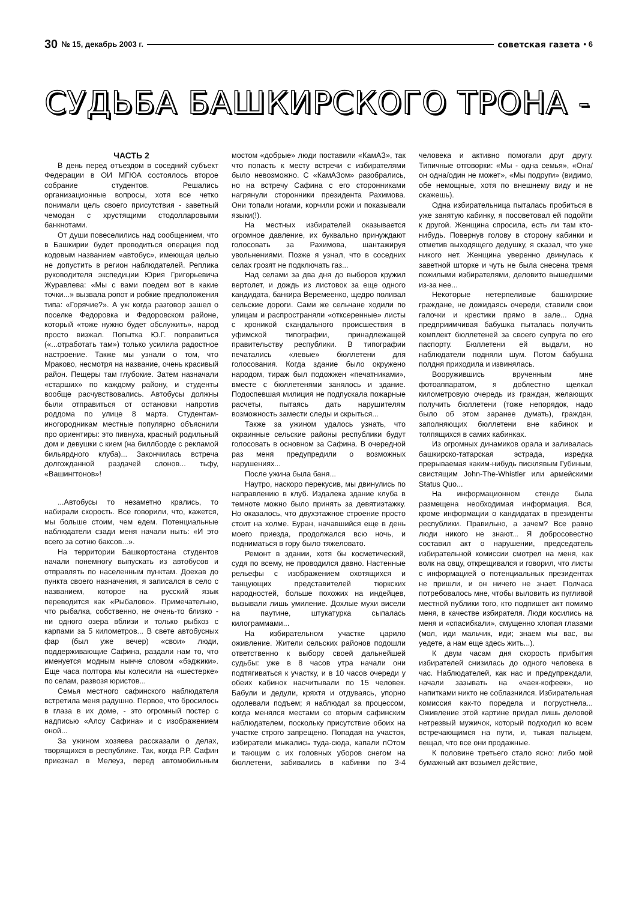30 № 15, декабрь 2003 г. советская газета • 6
СУДЬБА БАШКИРСКОГО ТРОНА -
ЧАСТЬ 2
В день перед отъездом в соседний субъект Федерации в ОИ МГЮА состоялось второе собрание студентов. Решались организационные вопросы, хотя все четко понимали цель своего присутствия - заветный чемодан с хрустящими стодолларовыми банкнотами.
От души повеселились над сообщением, что в Башкирии будет проводиться операция под кодовым названием «автобус», имеющая целью не допустить в регион наблюдателей. Реплика руководителя экспедиции Юрия Григорьевича Журавлева: «Мы с вами поедем вот в какие точки...» вызвала ропот и робкие предположения типа: «Горячие?». А уж когда разговор зашел о поселке Федоровка и Федоровском районе, который «тоже нужно будет обслужить», народ просто визжал. Попытка Ю.Г. поправиться («...отработать там») только усилила радостное настроение. Также мы узнали о том, что Мраково, несмотря на название, очень красивый район. Пещеры там глубокие. Затем назначали «старших» по каждому району, и студенты вообще расчувствовались. Автобусы должны были отправиться от остановки напротив роддома по улице 8 марта. Студентам-иногородникам местные популярно объяснили про ориентиры: это пивнуха, красный родильный дом и девушки с кием (на биллборде с рекламой бильярдного клуба)... Закончилась встреча долгожданной раздачей слонов... тьфу, «Вашингтонов»!
...Автобусы то незаметно крались, то набирали скорость. Все говорили, что, кажется, мы больше стоим, чем едем. Потенциальные наблюдатели сзади меня начали ныть: «И это всего за сотню баксов...».
На территории Башкортостана студентов начали понемногу выпускать из автобусов и отправлять по населенным пунктам. Доехав до пункта своего назначения, я записался в село с названием, которое на русский язык переводится как «Рыбалово». Примечательно, что рыбалка, собственно, не очень-то близко - ни одного озера вблизи и только рыбхоз с карпами за 5 километров... В свете автобусных фар (был уже вечер) «свои» люди, поддерживающие Сафина, раздали нам то, что именуется модным нынче словом «бэджики». Еще часа полтора мы колесили на «шестерке» по селам, развозя юристов...
Семья местного сафинского наблюдателя встретила меня радушно. Первое, что бросилось в глаза в их доме, - это огромный постер с надписью «Алсу Сафина» и с изображением оной...
За ужином хозяева рассказали о делах, творящихся в республике. Так, когда Р.Р. Сафин приезжал в Мелеуз, перед автомобильным мостом «добрые» люди поставили «КамАЗ», так что попасть к месту встречи с избирателями было невозможно. С «КамАЗом» разобрались, но на встречу Сафина с его сторонниками нагрянули сторонники президента Рахимова. Они топали ногами, корчили рожи и показывали языки(!).
На местных избирателей оказывается огромное давление, их буквально принуждают голосовать за Рахимова, шантажируя увольнениями. Позже я узнал, что в соседних селах грозят не подключать газ...
Над селами за два дня до выборов кружил вертолет, и дождь из листовок за еще одного кандидата, банкира Веремеенко, щедро поливал сельские дороги. Сами же сельчане ходили по улицам и распространяли «отксеренные» листы с хроникой скандального происшествия в уфимской типографии, принадлежащей правительству республики. В типографии печатались «левые» бюллетени для голосования. Когда здание было окружено народом, тираж был подожжен «печатниками», вместе с бюллетенями занялось и здание. Подоспевшая милиция не подпускала пожарные расчеты, пытаясь дать нарушителям возможность замести следы и скрыться...
Также за ужином удалось узнать, что окраинные сельские районы республики будут голосовать в основном за Сафина. В очередной раз меня предупредили о возможных нарушениях...
После ужина была баня...
Наутро, наскоро перекусив, мы двинулись по направлению в клуб. Издалека здание клуба в темноте можно было принять за девятиэтажку. Но оказалось, что двухэтажное строение просто стоит на холме. Буран, начавшийся еще в день моего приезда, продолжался всю ночь, и подниматься в гору было тяжеловато.
Ремонт в здании, хотя бы косметический, судя по всему, не проводился давно. Настенные рельефы с изображением охотящихся и танцующих представителей тюркских народностей, больше похожих на индейцев, вызывали лишь умиление. Дохлые мухи висели на паутине, штукатурка сыпалась килограммами...
На избирательном участке царило оживление. Жители сельских районов подошли ответственно к выбору своей дальнейшей судьбы: уже в 8 часов утра начали они подтягиваться к участку, и в 10 часов очереди у обеих кабинок насчитывали по 15 человек. Бабули и дедули, кряхтя и отдуваясь, упорно одолевали подъем; я наблюдал за процессом, когда менялся местами со вторым сафинским наблюдателем, поскольку присутствие обоих на участке строго запрещено. Попадая на участок, избиратели мыкались туда-сюда, капали пОтом и тающим с их головных уборов снегом на бюллетени, забивались в кабинки по 3-4 человека и активно помогали друг другу. Типичные отговорки: «Мы - одна семья», «Она/он одна/один не может», «Мы подруги» (видимо, обе немощные, хотя по внешнему виду и не скажешь).
Одна избирательница пыталась пробиться в уже занятую кабинку, я посоветовал ей подойти к другой. Женщина спросила, есть ли там кто-нибудь. Повернув голову в сторону кабинки и отметив выходящего дедушку, я сказал, что уже никого нет. Женщина уверенно двинулась к заветной шторке и чуть не была снесена тремя пожилыми избирателями, деловито вышедшими из-за нее...
Некоторые нетерпеливые башкирские граждане, не дожидаясь очереди, ставили свои галочки и крестики прямо в зале... Одна предприимчивая бабушка пыталась получить комплект бюллетеней за своего супруга по его паспорту. Бюллетени ей выдали, но наблюдатели подняли шум. Потом бабушка полдня приходила и извинялась.
Вооружившись врученным мне фотоаппаратом, я доблестно щелкал километровую очередь из граждан, желающих получить бюллетени (тоже непорядок, надо было об этом заранее думать), граждан, заполняющих бюллетени вне кабинок и толпящихся в самих кабинках.
Из огромных динамиков орала и заливалась башкирско-татарская эстрада, изредка прерываемая каким-нибудь писклявым Губиным, свистящим John-The-Whistler или армейскими Status Quo...
На информационном стенде была размещена необходимая информация. Вся, кроме информации о кандидатах в президенты республики. Правильно, а зачем? Все равно люди никого не знают... Я добросовестно составил акт о нарушении, председатель избирательной комиссии смотрел на меня, как волк на овцу, открещивался и говорил, что листы с информацией о потенциальных президентах не пришли, и он ничего не знает. Полчаса потребовалось мне, чтобы выловить из пугливой местной публики того, кто подпишет акт помимо меня, в качестве избирателя. Люди косились на меня и «спасибкали», смущенно хлопая глазами (мол, иди мальчик, иди; знаем мы вас, вы уедете, а нам еще здесь жить...).
К двум часам дня скорость прибытия избирателей снизилась до одного человека в час. Наблюдателей, как нас и предупреждали, начали зазывать на «чаек-кофеек», но напитками никто не соблазнился. Избирательная комиссия как-то поредела и погрустнела... Оживление этой картине придал лишь деловой нетрезвый мужичок, который подходил ко всем встречающимся на пути, и, тыкая пальцем, вещал, что все они продажные.
К половине третьего стало ясно: либо мой бумажный акт возымел действие,